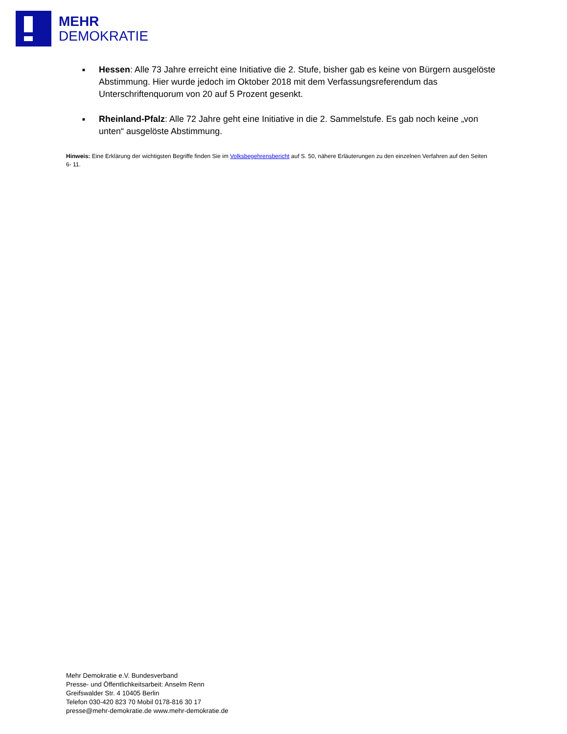MEHR
DEMOKRATIE
■ Hessen: Alle 73 Jahre erreicht eine Initiative die 2. Stufe, bisher gab es keine von Bürgern ausgelöste Abstimmung. Hier wurde jedoch im Oktober 2018 mit dem Verfassungsreferendum das Unterschriftenquorum von 20 auf 5 Prozent gesenkt.
■ Rheinland-Pfalz: Alle 72 Jahre geht eine Initiative in die 2. Sammelstufe. Es gab noch keine „von unten“ ausgelöste Abstimmung.
Hinweis: Eine Erklärung der wichtigsten Begriffe finden Sie im Volksbegehrensbericht auf S. 50, nähere Erläuterungen zu den einzelnen Verfahren auf den Seiten 6- 11.
Mehr Demokratie e.V. Bundesverband
Presse- und Öffentlichkeitsarbeit: Anselm Renn
Greifswalder Str. 4 10405 Berlin
Telefon 030-420 823 70 Mobil 0178-816 30 17
presse@mehr-demokratie.de www.mehr-demokratie.de